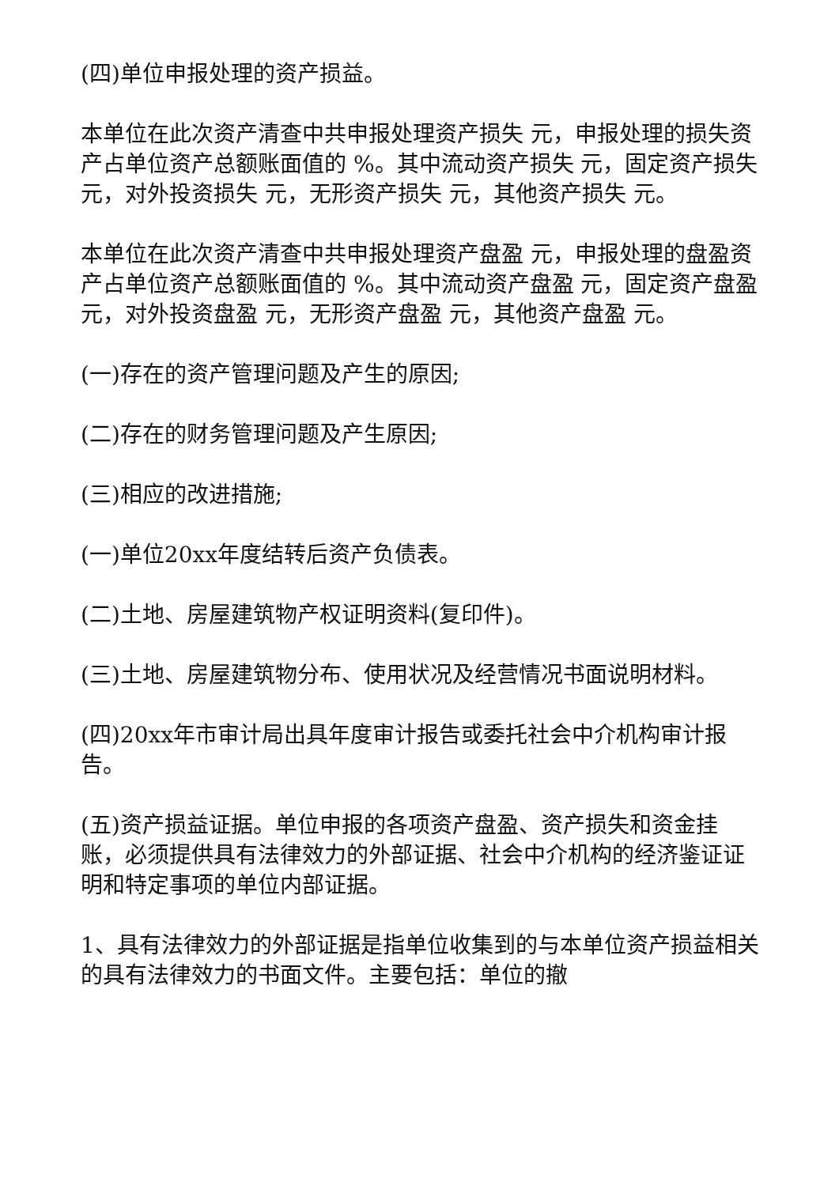(四)单位申报处理的资产损益。
本单位在此次资产清查中共申报处理资产损失 元，申报处理的损失资产占单位资产总额账面值的 %。其中流动资产损失 元，固定资产损失 元，对外投资损失 元，无形资产损失 元，其他资产损失 元。
本单位在此次资产清查中共申报处理资产盘盈 元，申报处理的盘盈资产占单位资产总额账面值的 %。其中流动资产盘盈 元，固定资产盘盈 元，对外投资盘盈 元，无形资产盘盈 元，其他资产盘盈 元。
(一)存在的资产管理问题及产生的原因;
(二)存在的财务管理问题及产生原因;
(三)相应的改进措施;
(一)单位20xx年度结转后资产负债表。
(二)土地、房屋建筑物产权证明资料(复印件)。
(三)土地、房屋建筑物分布、使用状况及经营情况书面说明材料。
(四)20xx年市审计局出具年度审计报告或委托社会中介机构审计报告。
(五)资产损益证据。单位申报的各项资产盘盈、资产损失和资金挂账，必须提供具有法律效力的外部证据、社会中介机构的经济鉴证证明和特定事项的单位内部证据。
1、具有法律效力的外部证据是指单位收集到的与本单位资产损益相关的具有法律效力的书面文件。主要包括：单位的撤